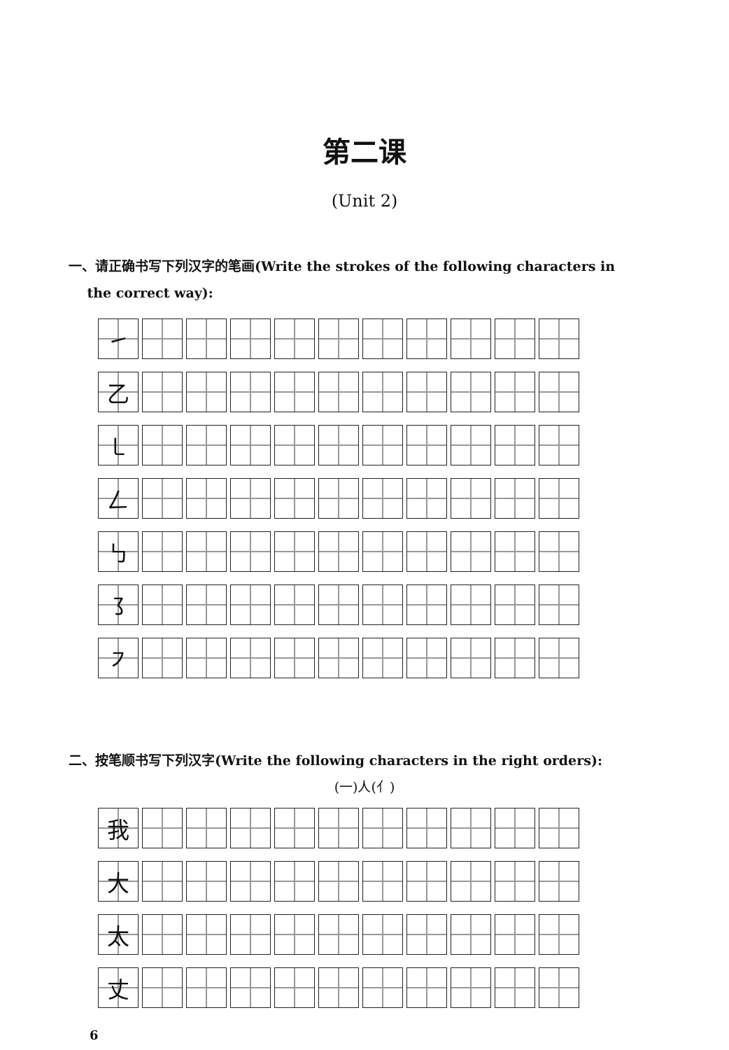第二课
(Unit 2)
一、请正确书写下列汉字的笔画(Write the strokes of the following characters in
the correct way):
| ㇀ | | | | | | | | | | |
| 乙 | | | | | | | | | | |
| ㇄ | | | | | | | | | | |
| 𠃋 | | | | | | | | | | |
| ㇉ | | | | | | | | | | |
| ㇌ | | | | | | | | | | |
| ㇇ | | | | | | | | | | |
二、按笔顺书写下列汉字(Write the following characters in the right orders):
(一)人(亻)
| 我 | | | | | | | | | | |
| 大 | | | | | | | | | | |
| 太 | | | | | | | | | | |
| 丈 | | | | | | | | | | |
6